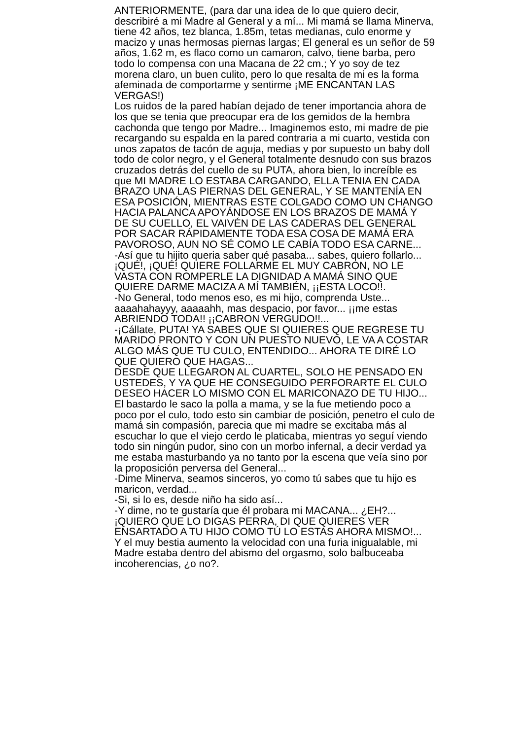ANTERIORMENTE, (para dar una idea de lo que quiero decir,
describiré a mi Madre al General y a mí... Mi mamá se llama Minerva,
tiene 42 años, tez blanca, 1.85m, tetas medianas, culo enorme y
macizo y unas hermosas piernas largas; El general es un señor de 59
años, 1.62 m, es flaco como un camaron, calvo, tiene barba, pero
todo lo compensa con una Macana de 22 cm.; Y yo soy de tez
morena claro, un buen culito, pero lo que resalta de mi es la forma
afeminada de comportarme y sentirme ¡ME ENCANTAN LAS
VERGAS!)
Los ruidos de la pared habían dejado de tener importancia ahora de
los que se tenia que preocupar era de los gemidos de la hembra
cachonda que tengo por Madre... Imaginemos esto, mi madre de pie
recargando su espalda en la pared contraria a mi cuarto, vestida con
unos zapatos de tacón de aguja, medias y por supuesto un baby doll
todo de color negro, y el General totalmente desnudo con sus brazos
cruzados detrás del cuello de su PUTA, ahora bien, lo increíble es
que MI MADRE LO ESTABA CARGANDO, ELLA TENIA EN CADA
BRAZO UNA LAS PIERNAS DEL GENERAL, Y SE MANTENÍA EN
ESA POSICIÓN, MIENTRAS ESTE COLGADO COMO UN CHANGO
HACIA PALANCA APOYÁNDOSE EN LOS BRAZOS DE MAMÁ Y
DE SU CUELLO, EL VAIVÉN DE LAS CADERAS DEL GENERAL
POR SACAR RÁPIDAMENTE TODA ESA COSA DE MAMÁ ERA
PAVOROSO, AUN NO SÉ COMO LE CABÍA TODO ESA CARNE...
-Así que tu hijito queria saber qué pasaba... sabes, quiero follarlo...
¡QUÉ!, ¡QUÉ! QUIERE FOLLARME EL MUY CABRON, NO LE
VASTA CON ROMPERLE LA DIGNIDAD A MAMÁ SINO QUE
QUIERE DARME MACIZA A MÍ TAMBIÉN, ¡¡ESTA LOCO!!.
-No General, todo menos eso, es mi hijo, comprenda Uste...
aaaahahayyy, aaaaahh, mas despacio, por favor... ¡¡me estas
ABRIENDO TODA!! ¡¡CABRON VERGUDO!!...
-¡Cállate, PUTA! YA SABES QUE SI QUIERES QUE REGRESE TU
MARIDO PRONTO Y CON UN PUESTO NUEVO, LE VA A COSTAR
ALGO MÁS QUE TU CULO, ENTENDIDO... AHORA TE DIRÉ LO
QUE QUIERO QUE HAGAS...
DESDE QUE LLEGARON AL CUARTEL, SOLO HE PENSADO EN
USTEDES, Y YA QUE HE CONSEGUIDO PERFORARTE EL CULO
DESEO HACER LO MISMO CON EL MARICONAZO DE TU HIJO...
El bastardo le saco la polla a mama, y se la fue metiendo poco a
poco por el culo, todo esto sin cambiar de posición, penetro el culo de
mamá sin compasión, parecia que mi madre se excitaba más al
escuchar lo que el viejo cerdo le platicaba, mientras yo seguí viendo
todo sin ningún pudor, sino con un morbo infernal, a decir verdad ya
me estaba masturbando ya no tanto por la escena que veía sino por
la proposición perversa del General...
-Dime Minerva, seamos sinceros, yo como tú sabes que tu hijo es
maricon, verdad...
-Si, si lo es, desde niño ha sido así...
-Y dime, no te gustaría que él probara mi MACANA... ¿EH?...
¡QUIERO QUE LO DIGAS PERRA, DI QUE QUIERES VER
ENSARTADO A TU HIJO COMO TÚ LO ESTAS AHORA MISMO!...
Y el muy bestia aumento la velocidad con una furia inigualable, mi
Madre estaba dentro del abismo del orgasmo, solo balbuceaba
incoherencias, ¿o no?.